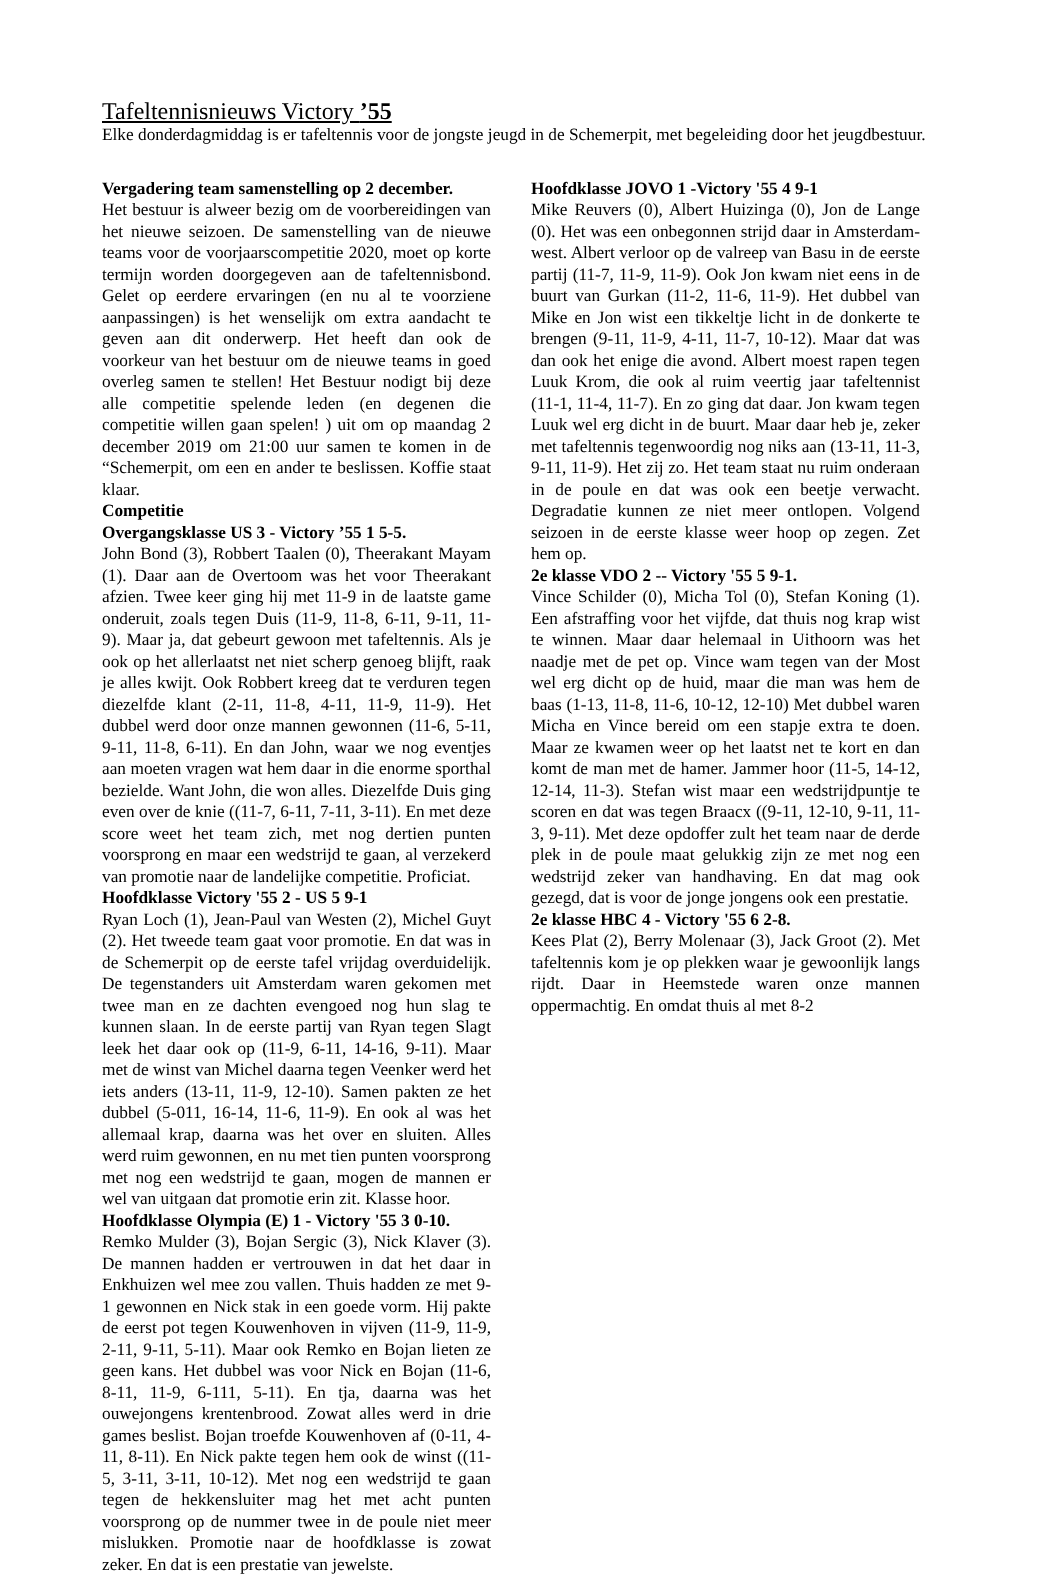Tafeltennisnieuws Victory ’55
Elke donderdagmiddag is er tafeltennis voor de jongste jeugd in de Schemerpit, met begeleiding door het jeugdbestuur.
Vergadering team samenstelling op 2 december.
Het bestuur is alweer bezig om de voorbereidingen van het nieuwe seizoen. De samenstelling van de nieuwe teams voor de voorjaarscompetitie 2020, moet op korte termijn worden doorgegeven aan de tafeltennisbond. Gelet op eerdere ervaringen (en nu al te voorziene aanpassingen) is het wenselijk om extra aandacht te geven aan dit onderwerp. Het heeft dan ook de voorkeur van het bestuur om de nieuwe teams in goed overleg samen te stellen! Het Bestuur nodigt bij deze alle competitie spelende leden (en degenen die competitie willen gaan spelen! ) uit om op maandag 2 december 2019 om 21:00 uur samen te komen in de “Schemerpit, om een en ander te beslissen. Koffie staat klaar.
Competitie
Overgangsklasse US 3 - Victory ’55 1 5-5.
John Bond (3), Robbert Taalen (0), Theerakant Mayam (1). Daar aan de Overtoom was het voor Theerakant afzien. Twee keer ging hij met 11-9 in de laatste game onderuit, zoals tegen Duis (11-9, 11-8, 6-11, 9-11, 11-9). Maar ja, dat gebeurt gewoon met tafeltennis. Als je ook op het allerlaatst net niet scherp genoeg blijft, raak je alles kwijt. Ook Robbert kreeg dat te verduren tegen diezelfde klant (2-11, 11-8, 4-11, 11-9, 11-9). Het dubbel werd door onze mannen gewonnen (11-6, 5-11, 9-11, 11-8, 6-11). En dan John, waar we nog eventjes aan moeten vragen wat hem daar in die enorme sporthal bezielde. Want John, die won alles. Diezelfde Duis ging even over de knie ((11-7, 6-11, 7-11, 3-11). En met deze score weet het team zich, met nog dertien punten voorsprong en maar een wedstrijd te gaan, al verzekerd van promotie naar de landelijke competitie. Proficiat.
Hoofdklasse Victory '55 2 - US 5 9-1
Ryan Loch (1), Jean-Paul van Westen (2), Michel Guyt (2). Het tweede team gaat voor promotie. En dat was in de Schemerpit op de eerste tafel vrijdag overduidelijk. De tegenstanders uit Amsterdam waren gekomen met twee man en ze dachten evengoed nog hun slag te kunnen slaan. In de eerste partij van Ryan tegen Slagt leek het daar ook op (11-9, 6-11, 14-16, 9-11). Maar met de winst van Michel daarna tegen Veenker werd het iets anders (13-11, 11-9, 12-10). Samen pakten ze het dubbel (5-011, 16-14, 11-6, 11-9). En ook al was het allemaal krap, daarna was het over en sluiten. Alles werd ruim gewonnen, en nu met tien punten voorsprong met nog een wedstrijd te gaan, mogen de mannen er wel van uitgaan dat promotie erin zit. Klasse hoor.
Hoofdklasse Olympia (E) 1 - Victory '55 3 0-10.
Remko Mulder (3), Bojan Sergic (3), Nick Klaver (3). De mannen hadden er vertrouwen in dat het daar in Enkhuizen wel mee zou vallen. Thuis hadden ze met 9-1 gewonnen en Nick stak in een goede vorm. Hij pakte de eerst pot tegen Kouwenhoven in vijven (11-9, 11-9, 2-11, 9-11, 5-11). Maar ook Remko en Bojan lieten ze geen kans. Het dubbel was voor Nick en Bojan (11-6, 8-11, 11-9, 6-111, 5-11). En tja, daarna was het ouwejongens krentenbrood. Zowat alles werd in drie games beslist. Bojan troefde Kouwenhoven af (0-11, 4-11, 8-11). En Nick pakte tegen hem ook de winst ((11-5, 3-11, 3-11, 10-12). Met nog een wedstrijd te gaan tegen de hekkensluiter mag het met acht punten voorsprong op de nummer twee in de poule niet meer mislukken. Promotie naar de hoofdklasse is zowat zeker. En dat is een prestatie van jewelste.
Hoofdklasse JOVO 1 -Victory '55 4 9-1
Mike Reuvers (0), Albert Huizinga (0), Jon de Lange (0). Het was een onbegonnen strijd daar in Amsterdam-west. Albert verloor op de valreep van Basu in de eerste partij (11-7, 11-9, 11-9). Ook Jon kwam niet eens in de buurt van Gurkan (11-2, 11-6, 11-9). Het dubbel van Mike en Jon wist een tikkeltje licht in de donkerte te brengen (9-11, 11-9, 4-11, 11-7, 10-12). Maar dat was dan ook het enige die avond. Albert moest rapen tegen Luuk Krom, die ook al ruim veertig jaar tafeltennist (11-1, 11-4, 11-7). En zo ging dat daar. Jon kwam tegen Luuk wel erg dicht in de buurt. Maar daar heb je, zeker met tafeltennis tegenwoordig nog niks aan (13-11, 11-3, 9-11, 11-9). Het zij zo. Het team staat nu ruim onderaan in de poule en dat was ook een beetje verwacht. Degradatie kunnen ze niet meer ontlopen. Volgend seizoen in de eerste klasse weer hoop op zegen. Zet hem op.
2e klasse VDO 2 -- Victory '55 5 9-1.
Vince Schilder (0), Micha Tol (0), Stefan Koning (1). Een afstraffing voor het vijfde, dat thuis nog krap wist te winnen. Maar daar helemaal in Uithoorn was het naadje met de pet op. Vince wam tegen van der Most wel erg dicht op de huid, maar die man was hem de baas (1-13, 11-8, 11-6, 10-12, 12-10) Met dubbel waren Micha en Vince bereid om een stapje extra te doen. Maar ze kwamen weer op het laatst net te kort en dan komt de man met de hamer. Jammer hoor (11-5, 14-12, 12-14, 11-3). Stefan wist maar een wedstrijdpuntje te scoren en dat was tegen Braacx ((9-11, 12-10, 9-11, 11-3, 9-11). Met deze opdoffer zult het team naar de derde plek in de poule maat gelukkig zijn ze met nog een wedstrijd zeker van handhaving. En dat mag ook gezegd, dat is voor de jonge jongens ook een prestatie.
2e klasse HBC 4 - Victory '55 6 2-8.
Kees Plat (2), Berry Molenaar (3), Jack Groot (2). Met tafeltennis kom je op plekken waar je gewoonlijk langs rijdt. Daar in Heemstede waren onze mannen oppermachtig. En omdat thuis al met 8-2